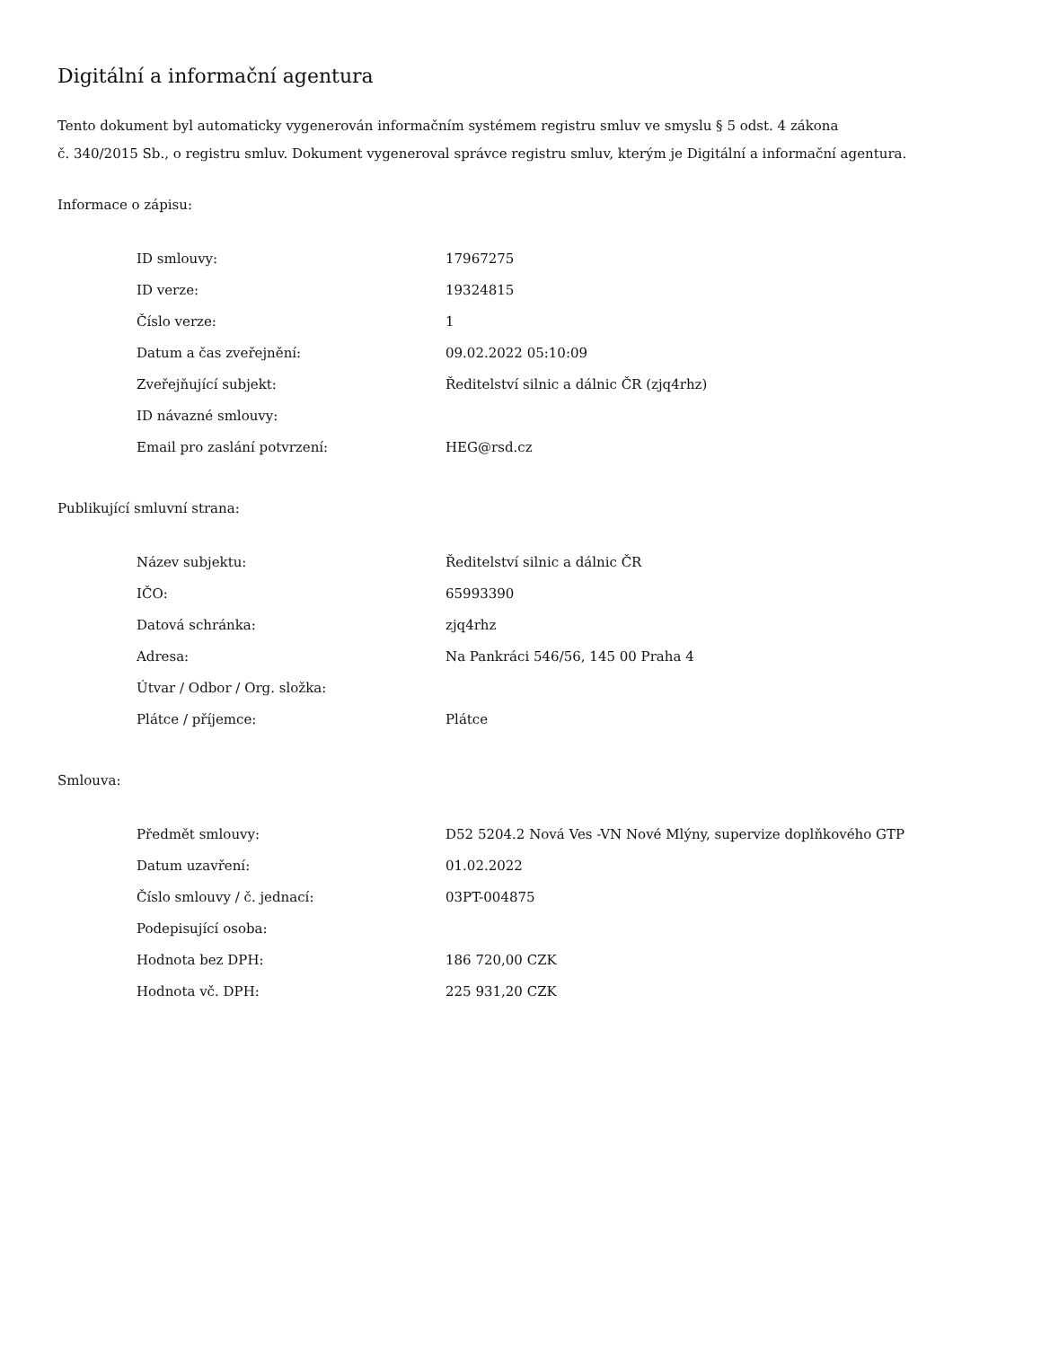Digitální a informační agentura
Tento dokument byl automaticky vygenerován informačním systémem registru smluv ve smyslu § 5 odst. 4 zákona
č. 340/2015 Sb., o registru smluv. Dokument vygeneroval správce registru smluv, kterým je Digitální a informační agentura.
Informace o zápisu:
| ID smlouvy: | 17967275 |
| ID verze: | 19324815 |
| Číslo verze: | 1 |
| Datum a čas zveřejnění: | 09.02.2022 05:10:09 |
| Zveřejňující subjekt: | Ředitelství silnic a dálnic ČR (zjq4rhz) |
| ID návazné smlouvy: | |
| Email pro zaslání potvrzení: | HEG@rsd.cz |
Publikující smluvní strana:
| Název subjektu: | Ředitelství silnic a dálnic ČR |
| IČO: | 65993390 |
| Datová schránka: | zjq4rhz |
| Adresa: | Na Pankráci 546/56, 145 00 Praha 4 |
| Útvar / Odbor / Org. složka: | |
| Plátce / příjemce: | Plátce |
Smlouva:
| Předmět smlouvy: | D52 5204.2 Nová Ves -VN Nové Mlýny, supervize doplňkového GTP |
| Datum uzavření: | 01.02.2022 |
| Číslo smlouvy / č. jednací: | 03PT-004875 |
| Podepisující osoba: | |
| Hodnota bez DPH: | 186 720,00 CZK |
| Hodnota vč. DPH: | 225 931,20 CZK |